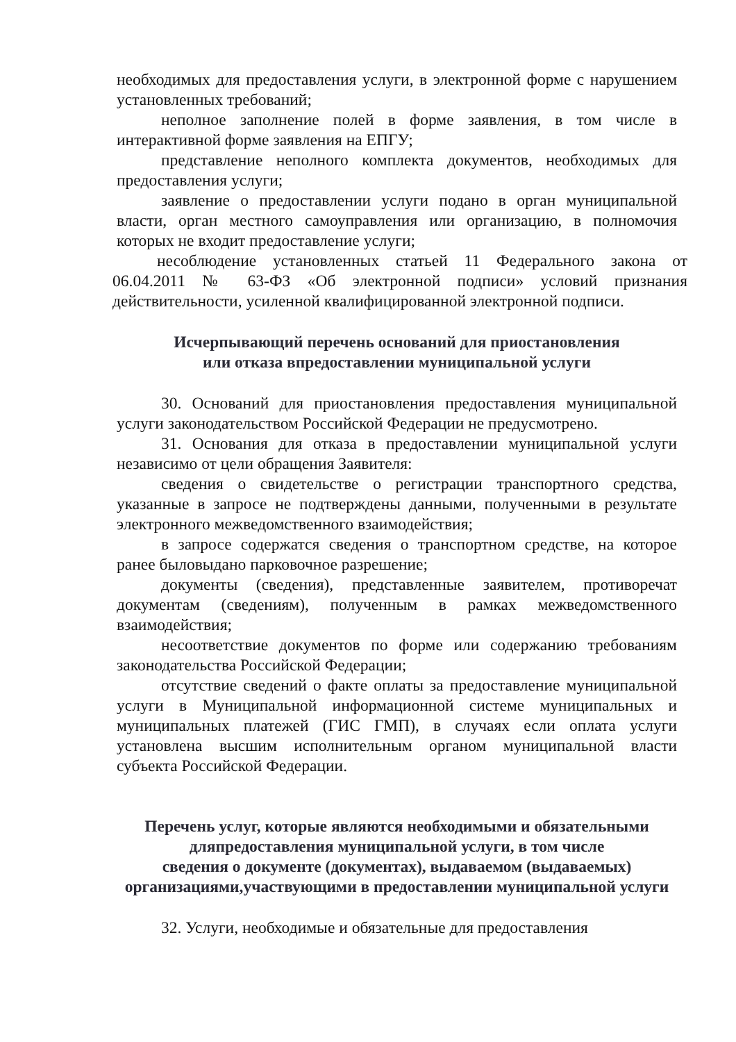необходимых для предоставления услуги, в электронной форме с нарушением установленных требований;
неполное заполнение полей в форме заявления, в том числе в интерактивной форме заявления на ЕПГУ;
представление неполного комплекта документов, необходимых для предоставления услуги;
заявление о предоставлении услуги подано в орган муниципальной власти, орган местного самоуправления или организацию, в полномочия которых не входит предоставление услуги;
несоблюдение установленных статьей 11 Федерального закона от 06.04.2011 № 63-ФЗ «Об электронной подписи» условий признания действительности, усиленной квалифицированной электронной подписи.
Исчерпывающий перечень оснований для приостановления
или отказа впредоставлении муниципальной услуги
30. Оснований для приостановления предоставления муниципальной услуги законодательством Российской Федерации не предусмотрено.
31. Основания для отказа в предоставлении муниципальной услуги независимо от цели обращения Заявителя:
сведения о свидетельстве о регистрации транспортного средства, указанные в запросе не подтверждены данными, полученными в результате электронного межведомственного взаимодействия;
в запросе содержатся сведения о транспортном средстве, на которое ранее быловыдано парковочное разрешение;
документы (сведения), представленные заявителем, противоречат документам (сведениям), полученным в рамках межведомственного взаимодействия;
несоответствие документов по форме или содержанию требованиям законодательства Российской Федерации;
отсутствие сведений о факте оплаты за предоставление муниципальной услуги в Муниципальной информационной системе муниципальных и муниципальных платежей (ГИС ГМП), в случаях если оплата услуги установлена высшим исполнительным органом муниципальной власти субъекта Российской Федерации.
Перечень услуг, которые являются необходимыми и обязательными дляпредоставления муниципальной услуги, в том числе
сведения о документе (документах), выдаваемом (выдаваемых) организациями,участвующими в предоставлении муниципальной услуги
32. Услуги, необходимые и обязательные для предоставления